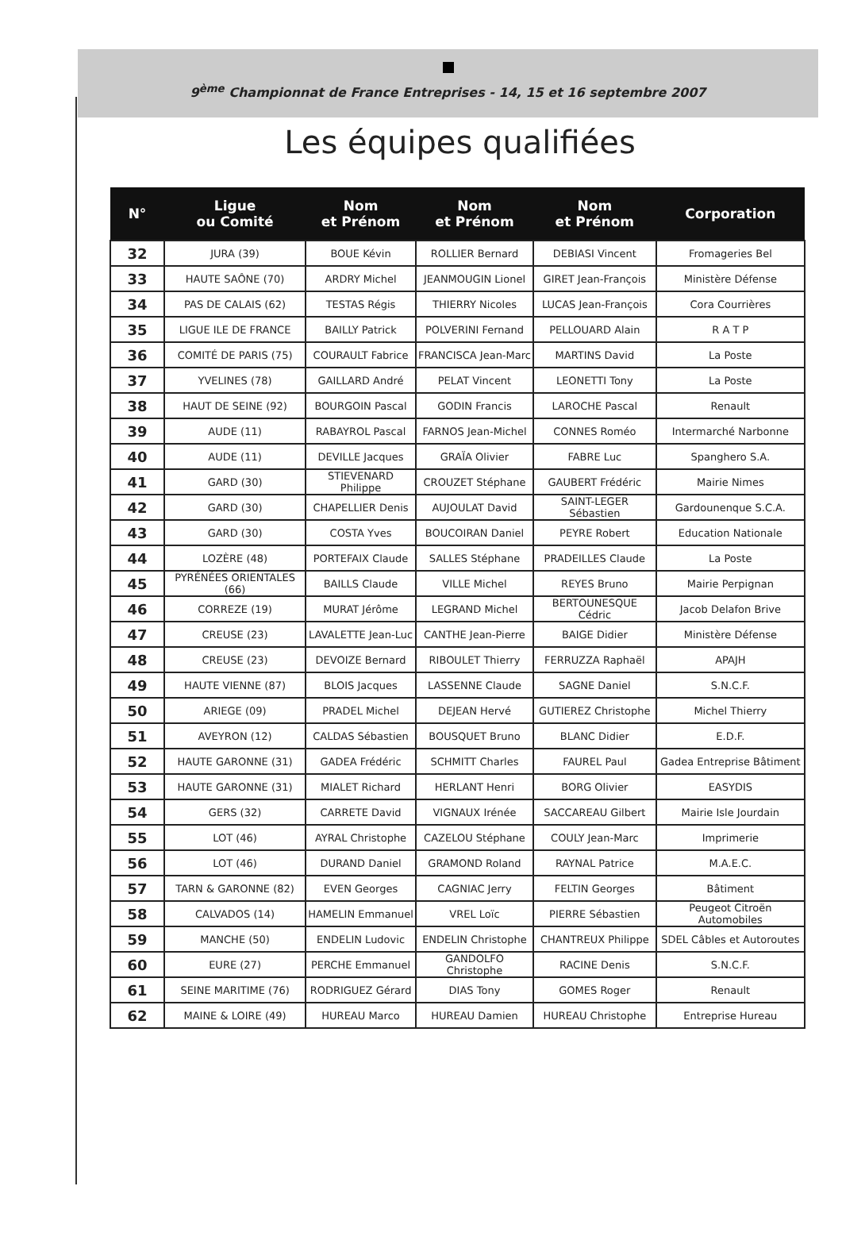9<sup>ème</sup> Championnat de France Entreprises - 14, 15 et 16 septembre 2007
Les équipes qualifiées
| N° | Ligue ou Comité | Nom et Prénom | Nom et Prénom | Nom et Prénom | Corporation |
| --- | --- | --- | --- | --- | --- |
| 32 | JURA (39) | BOUE Kévin | ROLLIER Bernard | DEBIASI Vincent | Fromageries Bel |
| 33 | HAUTE SAÔNE (70) | ARDRY Michel | JEANMOUGIN Lionel | GIRET Jean-François | Ministère Défense |
| 34 | PAS DE CALAIS (62) | TESTAS Régis | THIERRY Nicoles | LUCAS Jean-François | Cora Courrières |
| 35 | LIGUE ILE DE FRANCE | BAILLY Patrick | POLVERINI Fernand | PELLOUARD Alain | R A T P |
| 36 | COMITÉ DE PARIS (75) | COURAULT Fabrice | FRANCISCA Jean-Marc | MARTINS David | La Poste |
| 37 | YVELINES (78) | GAILLARD André | PELAT Vincent | LEONETTI Tony | La Poste |
| 38 | HAUT DE SEINE (92) | BOURGOIN Pascal | GODIN Francis | LAROCHE Pascal | Renault |
| 39 | AUDE (11) | RABAYROL Pascal | FARNOS Jean-Michel | CONNES Roméo | Intermarché Narbonne |
| 40 | AUDE (11) | DEVILLE Jacques | GRAÏA Olivier | FABRE Luc | Spanghero S.A. |
| 41 | GARD (30) | STIEVENARD Philippe | CROUZET Stéphane | GAUBERT Frédéric | Mairie Nimes |
| 42 | GARD (30) | CHAPELLIER Denis | AUJOULAT David | SAINT-LEGER Sébastien | Gardounenque S.C.A. |
| 43 | GARD (30) | COSTA Yves | BOUCOIRAN Daniel | PEYRE Robert | Education Nationale |
| 44 | LOZÈRE (48) | PORTEFAIX Claude | SALLES Stéphane | PRADEILLES Claude | La Poste |
| 45 | PYRÉNÉES ORIENTALES (66) | BAILLS Claude | VILLE Michel | REYES Bruno | Mairie Perpignan |
| 46 | CORREZE (19) | MURAT Jérôme | LEGRAND Michel | BERTOUNESQUE Cédric | Jacob Delafon Brive |
| 47 | CREUSE (23) | LAVALETTE Jean-Luc | CANTHE Jean-Pierre | BAIGE Didier | Ministère Défense |
| 48 | CREUSE (23) | DEVOIZE Bernard | RIBOULET Thierry | FERRUZZA Raphaël | APAJH |
| 49 | HAUTE VIENNE (87) | BLOIS Jacques | LASSENNE Claude | SAGNE Daniel | S.N.C.F. |
| 50 | ARIEGE (09) | PRADEL Michel | DEJEAN Hervé | GUTIEREZ Christophe | Michel Thierry |
| 51 | AVEYRON (12) | CALDAS Sébastien | BOUSQUET Bruno | BLANC Didier | E.D.F. |
| 52 | HAUTE GARONNE (31) | GADEA Frédéric | SCHMITT Charles | FAUREL Paul | Gadea Entreprise Bâtiment |
| 53 | HAUTE GARONNE (31) | MIALET Richard | HERLANT Henri | BORG Olivier | EASYDIS |
| 54 | GERS (32) | CARRETE David | VIGNAUX Irénée | SACCAREAU Gilbert | Mairie Isle Jourdain |
| 55 | LOT (46) | AYRAL Christophe | CAZELOU Stéphane | COULY Jean-Marc | Imprimerie |
| 56 | LOT (46) | DURAND Daniel | GRAMOND Roland | RAYNAL Patrice | M.A.E.C. |
| 57 | TARN & GARONNE (82) | EVEN Georges | CAGNIAC Jerry | FELTIN Georges | Bâtiment |
| 58 | CALVADOS (14) | HAMELIN Emmanuel | VREL Loïc | PIERRE Sébastien | Peugeot Citroën Automobiles |
| 59 | MANCHE (50) | ENDELIN Ludovic | ENDELIN Christophe | CHANTREUX Philippe | SDEL Câbles et Autoroutes |
| 60 | EURE (27) | PERCHE Emmanuel | GANDOLFO Christophe | RACINE Denis | S.N.C.F. |
| 61 | SEINE MARITIME (76) | RODRIGUEZ Gérard | DIAS Tony | GOMES Roger | Renault |
| 62 | MAINE & LOIRE (49) | HUREAU Marco | HUREAU Damien | HUREAU Christophe | Entreprise Hureau |